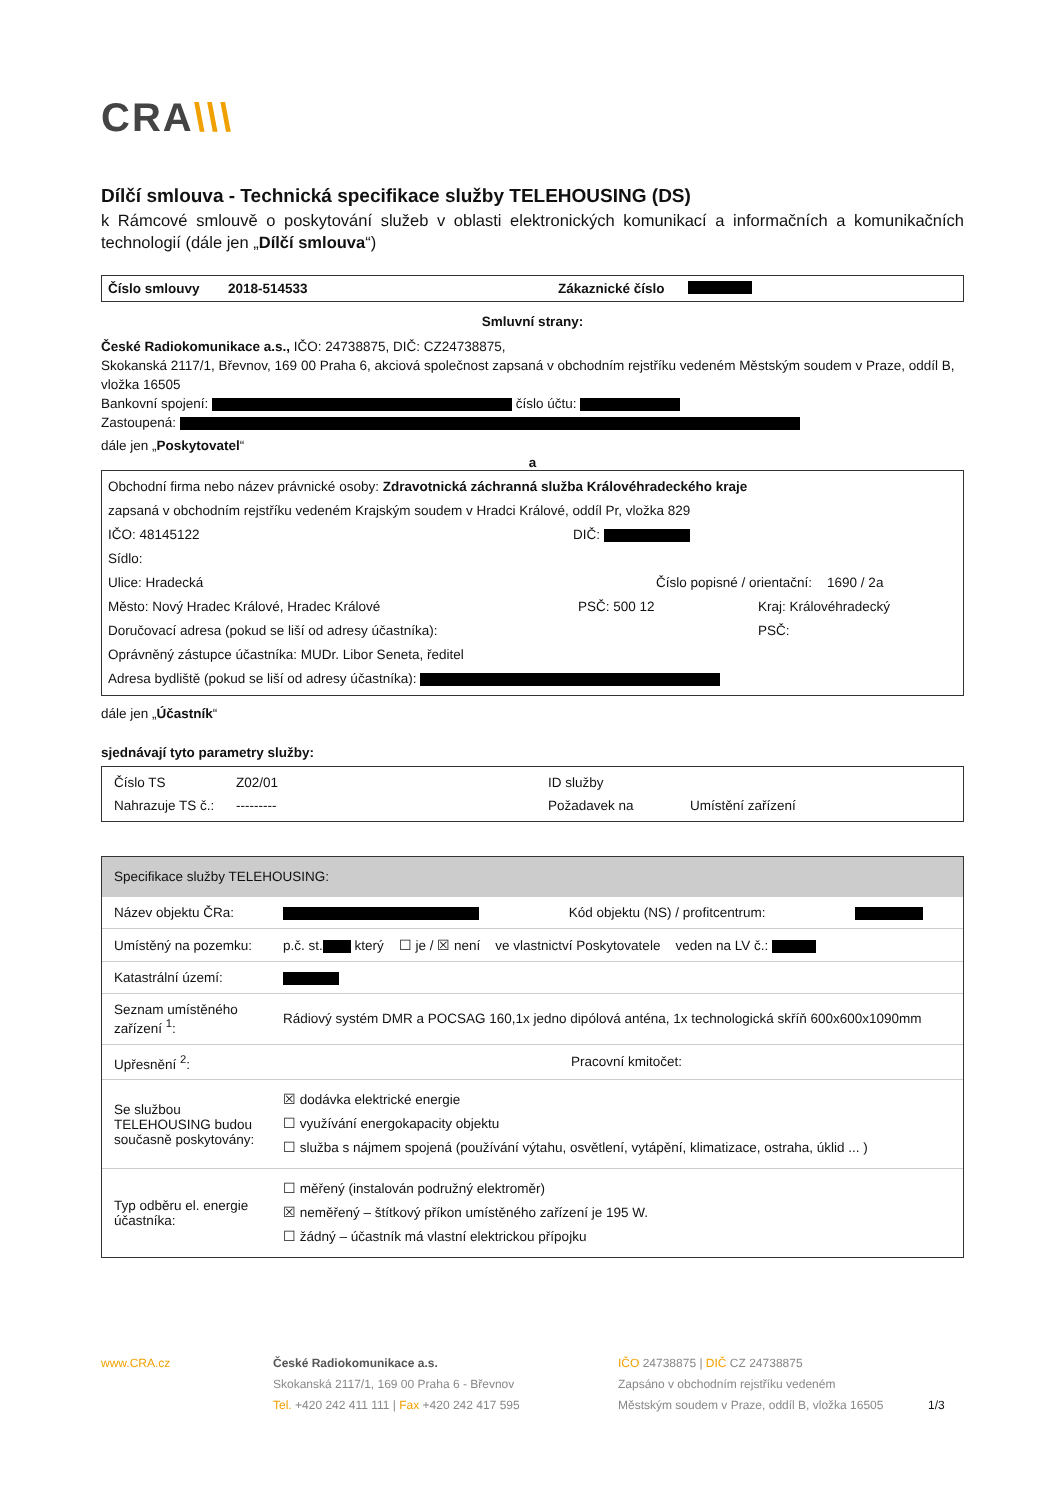CRA\\\
Dílčí smlouva - Technická specifikace služby TELEHOUSING (DS)
k Rámcové smlouvě o poskytování služeb v oblasti elektronických komunikací a informačních a komunikačních technologií (dále jen „Dílčí smlouva“)
Číslo smlouvy 2018-514533 Zákaznické číslo
Smluvní strany:
České Radiokomunikace a.s., IČO: 24738875, DIČ: CZ24738875,
Skokanská 2117/1, Břevnov, 169 00 Praha 6, akciová společnost zapsaná v obchodním rejstříku vedeném Městským soudem v Praze, oddíl B, vložka 16505
Bankovní spojení: číslo účtu:
Zastoupená:
dále jen „Poskytovatel“
a
Obchodní firma nebo název právnické osoby: Zdravotnická záchranná služba Královéhradeckého kraje
zapsaná v obchodním rejstříku vedeném Krajským soudem v Hradci Králové, oddíl Pr, vložka 829
IČO: 48145122 DIČ:
Sídlo:
Ulice: Hradecká Číslo popisné / orientační: 1690 / 2a
Město: Nový Hradec Králové, Hradec Králové PSČ: 500 12 Kraj: Královéhradecký
Doručovací adresa (pokud se liší od adresy účastníka): PSČ:
Oprávněný zástupce účastníka: MUDr. Libor Seneta, ředitel
Adresa bydliště (pokud se liší od adresy účastníka):
dále jen „Účastník“
sjednávají tyto parametry služby:
| Číslo TS | Z02/01 | ID služby | |
| Nahrazuje TS č.: | --------- | Požadavek na | Umístění zařízení |
| Specifikace služby TELEHOUSING: | | | |
| Název objektu ČRa: | | Kód objektu (NS) / profitcentrum: | |
| Umístěný na pozemku: | p.č. st. který ☐ je / ☒ není ve vlastnictví Poskytovatele veden na LV č.: | | |
| Katastrální území: | | | |
| Seznam umístěného zařízení <sup>1</sup>: | Rádiový systém DMR a POCSAG 160,1x jedno dipólová anténa, 1x technologická skříň 600x600x1090mm | | |
| Upřesnění <sup>2</sup>: | Pracovní kmitočet: | | |
| Se službou TELEHOUSING budou současně poskytovány: | ☒ dodávka elektrické energie ☐ využívání energokapacity objektu ☐ služba s nájmem spojená (používání výtahu, osvětlení, vytápění, klimatizace, ostraha, úklid ... ) | | |
| Typ odběru el. energie účastníka: | ☐ měřený (instalován podružný elektroměr) ☒ neměřený – štítkový příkon umístěného zařízení je 195 W. ☐ žádný – účastník má vlastní elektrickou přípojku | | |
www.CRA.cz České Radiokomunikace a.s.
Skokanská 2117/1, 169 00 Praha 6 - Břevnov
Tel. +420 242 411 111 | Fax +420 242 417 595
IČO 24738875 | DIČ CZ 24738875
Zapsáno v obchodním rejstříku vedeném
Městským soudem v Praze, oddíl B, vložka 16505
1/3